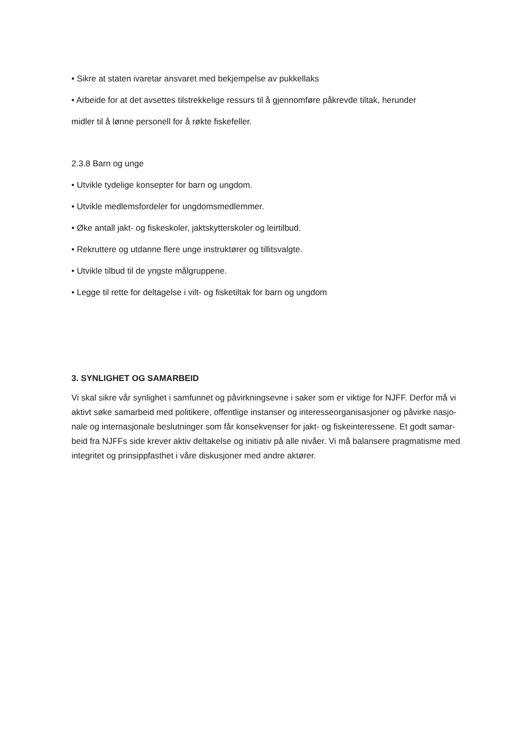• Sikre at staten ivaretar ansvaret med bekjempelse av pukkellaks
• Arbeide for at det avsettes tilstrekkelige ressurs til å gjennomføre påkrevde tiltak, herunder
midler til å lønne personell for å røkte fiskefeller.
2.3.8 Barn og unge
• Utvikle tydelige konsepter for barn og ungdom.
• Utvikle medlemsfordeler for ungdomsmedlemmer.
• Øke antall jakt- og fiskeskoler, jaktskytterskoler og leirtilbud.
• Rekruttere og utdanne flere unge instruktører og tillitsvalgte.
• Utvikle tilbud til de yngste målgruppene.
• Legge til rette for deltagelse i vilt- og fisketiltak for barn og ungdom
3. SYNLIGHET OG SAMARBEID
Vi skal sikre vår synlighet i samfunnet og påvirkningsevne i saker som er viktige for NJFF. Derfor må vi aktivt søke samarbeid med politikere, offentlige instanser og interesseorganisasjoner og påvirke nasjo- nale og internasjonale beslutninger som får konsekvenser for jakt- og fiskeinteressene. Et godt samar- beid fra NJFFs side krever aktiv deltakelse og initiativ på alle nivåer. Vi må balansere pragmatisme med integritet og prinsippfasthet i våre diskusjoner med andre aktører.